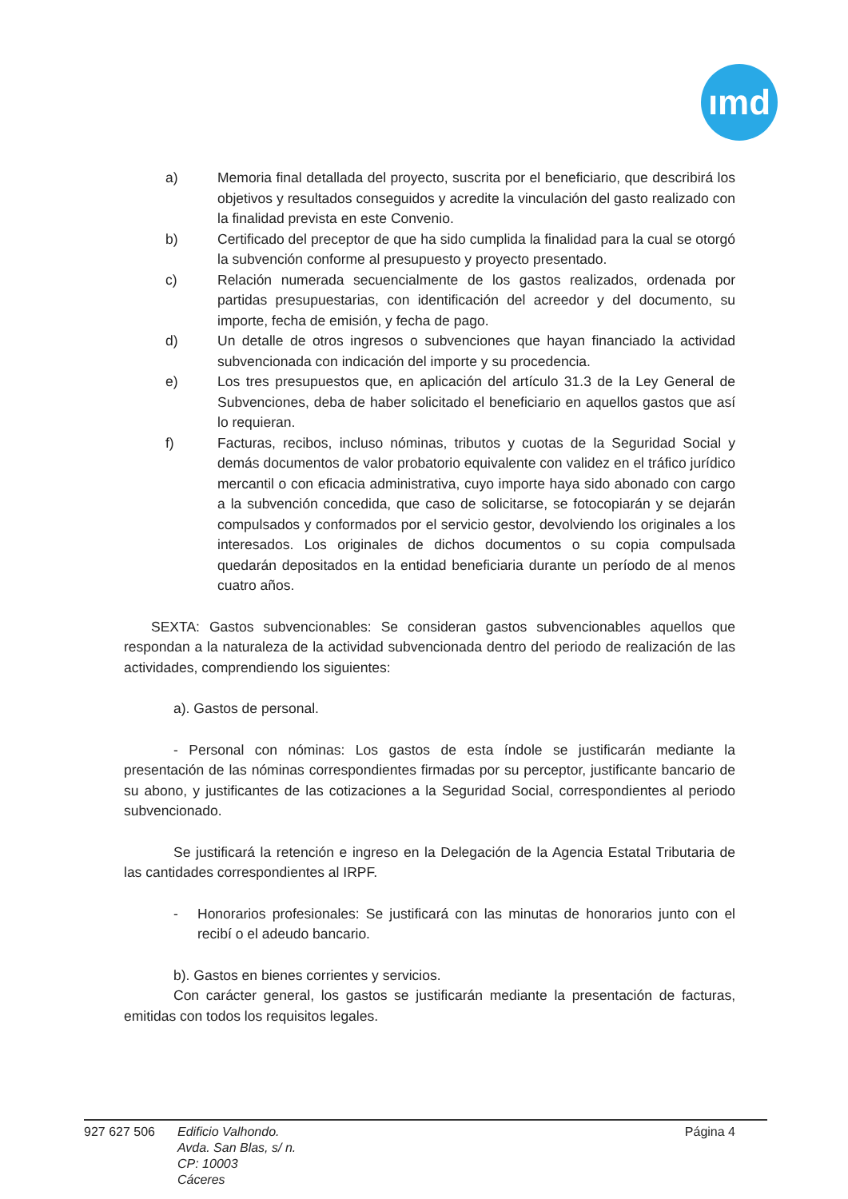ımd
a) Memoria final detallada del proyecto, suscrita por el beneficiario, que describirá los objetivos y resultados conseguidos y acredite la vinculación del gasto realizado con la finalidad prevista en este Convenio.
b) Certificado del preceptor de que ha sido cumplida la finalidad para la cual se otorgó la subvención conforme al presupuesto y proyecto presentado.
c) Relación numerada secuencialmente de los gastos realizados, ordenada por partidas presupuestarias, con identificación del acreedor y del documento, su importe, fecha de emisión, y fecha de pago.
d) Un detalle de otros ingresos o subvenciones que hayan financiado la actividad subvencionada con indicación del importe y su procedencia.
e) Los tres presupuestos que, en aplicación del artículo 31.3 de la Ley General de Subvenciones, deba de haber solicitado el beneficiario en aquellos gastos que así lo requieran.
f) Facturas, recibos, incluso nóminas, tributos y cuotas de la Seguridad Social y demás documentos de valor probatorio equivalente con validez en el tráfico jurídico mercantil o con eficacia administrativa, cuyo importe haya sido abonado con cargo a la subvención concedida, que caso de solicitarse, se fotocopiarán y se dejarán compulsados y conformados por el servicio gestor, devolviendo los originales a los interesados. Los originales de dichos documentos o su copia compulsada quedarán depositados en la entidad beneficiaria durante un período de al menos cuatro años.
SEXTA: Gastos subvencionables: Se consideran gastos subvencionables aquellos que respondan a la naturaleza de la actividad subvencionada dentro del periodo de realización de las actividades, comprendiendo los siguientes:
a). Gastos de personal.
- Personal con nóminas: Los gastos de esta índole se justificarán mediante la presentación de las nóminas correspondientes firmadas por su perceptor, justificante bancario de su abono, y justificantes de las cotizaciones a la Seguridad Social, correspondientes al periodo subvencionado.
Se justificará la retención e ingreso en la Delegación de la Agencia Estatal Tributaria de las cantidades correspondientes al IRPF.
- Honorarios profesionales: Se justificará con las minutas de honorarios junto con el recibí o el adeudo bancario.
b). Gastos en bienes corrientes y servicios.
Con carácter general, los gastos se justificarán mediante la presentación de facturas, emitidas con todos los requisitos legales.
927 627 506 Edificio Valhondo.
Avda. San Blas, s/ n.
CP: 10003
Cáceres
Página 4